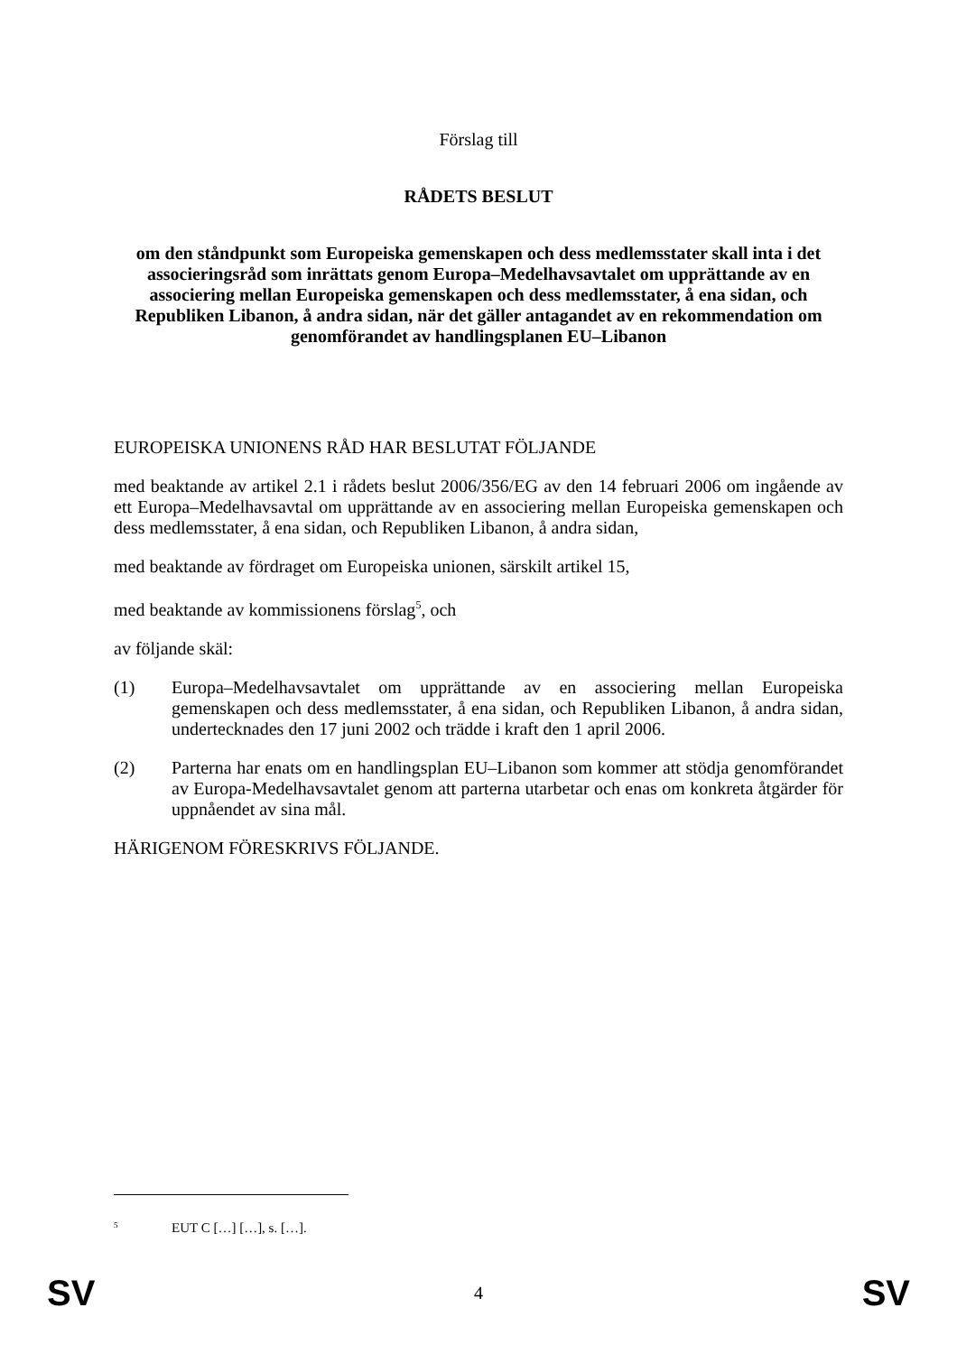Förslag till
RÅDETS BESLUT
om den ståndpunkt som Europeiska gemenskapen och dess medlemsstater skall inta i det associeringsråd som inrättats genom Europa–Medelhavsavtalet om upprättande av en associering mellan Europeiska gemenskapen och dess medlemsstater, å ena sidan, och Republiken Libanon, å andra sidan, när det gäller antagandet av en rekommendation om genomförandet av handlingsplanen EU–Libanon
EUROPEISKA UNIONENS RÅD HAR BESLUTAT FÖLJANDE
med beaktande av artikel 2.1 i rådets beslut 2006/356/EG av den 14 februari 2006 om ingående av ett Europa–Medelhavsavtal om upprättande av en associering mellan Europeiska gemenskapen och dess medlemsstater, å ena sidan, och Republiken Libanon, å andra sidan,
med beaktande av fördraget om Europeiska unionen, särskilt artikel 15,
med beaktande av kommissionens förslag<sup>5</sup>, och
av följande skäl:
(1) Europa–Medelhavsavtalet om upprättande av en associering mellan Europeiska gemenskapen och dess medlemsstater, å ena sidan, och Republiken Libanon, å andra sidan, undertecknades den 17 juni 2002 och trädde i kraft den 1 april 2006.
(2) Parterna har enats om en handlingsplan EU–Libanon som kommer att stödja genomförandet av Europa-Medelhavsavtalet genom att parterna utarbetar och enas om konkreta åtgärder för uppnåendet av sina mål.
HÄRIGENOM FÖRESKRIVS FÖLJANDE.
<sup>5</sup> EUT C […] […], s. […].
SV 4 SV